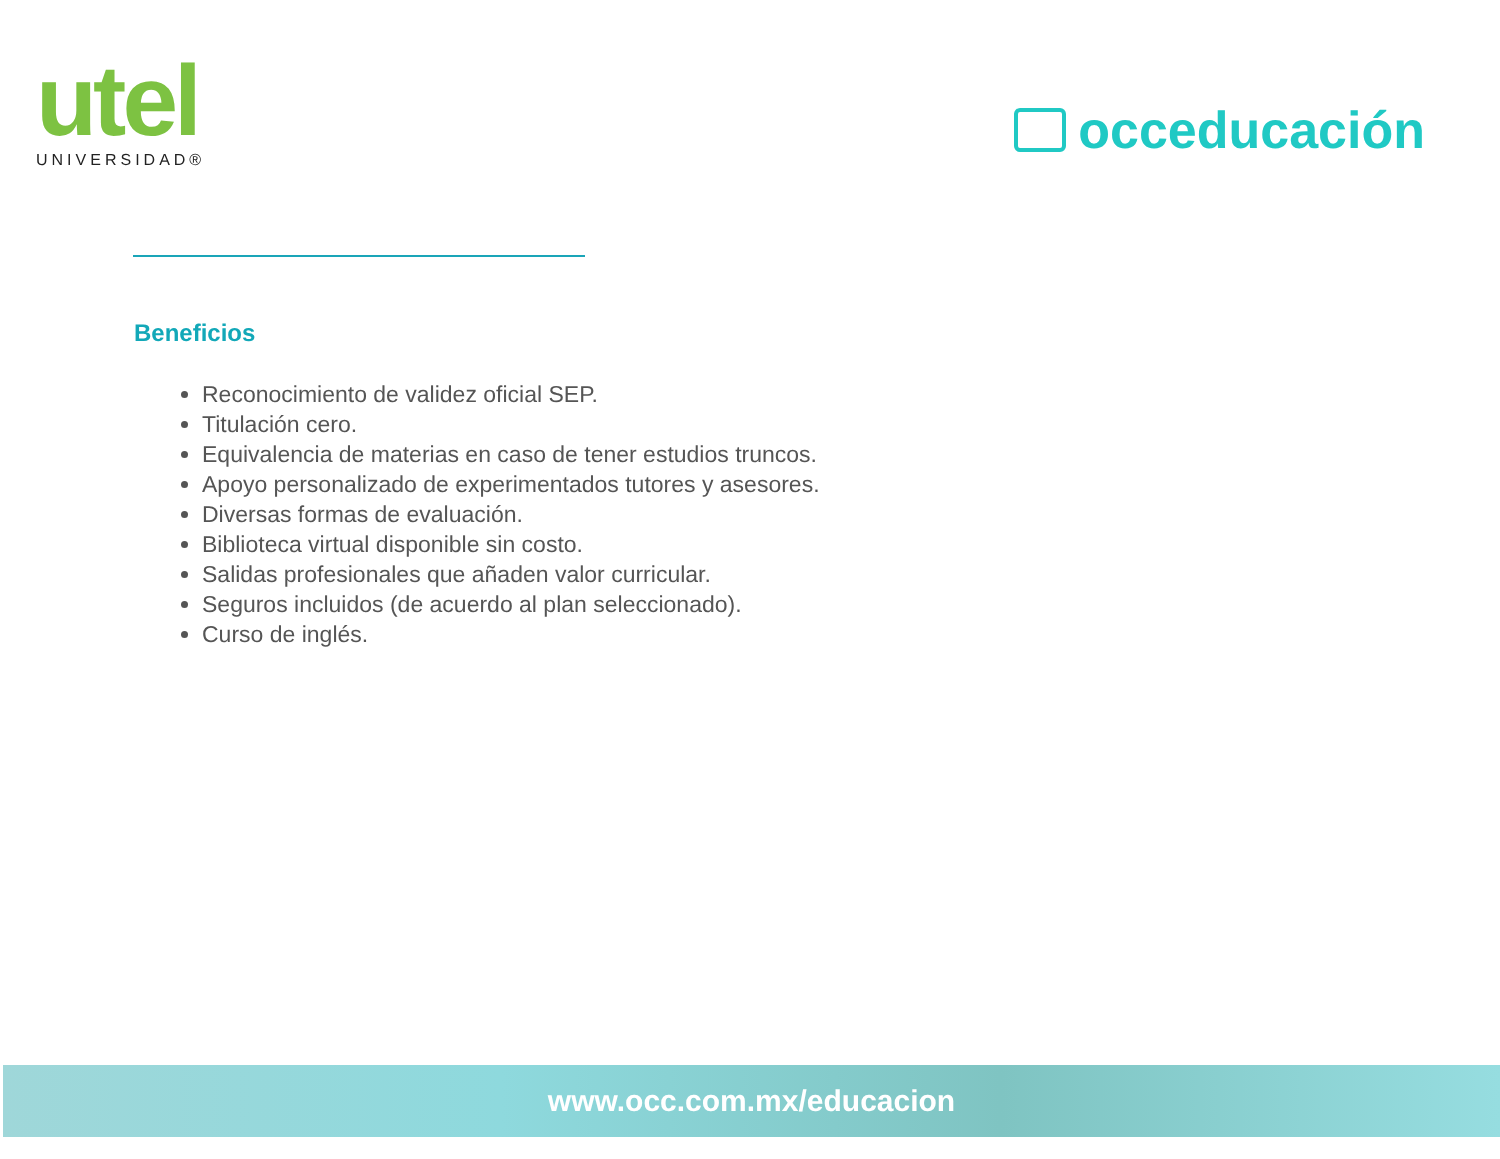utel
UNIVERSIDAD®
occeducación
Beneficios
Reconocimiento de validez oficial SEP.
Titulación cero.
Equivalencia de materias en caso de tener estudios truncos.
Apoyo personalizado de experimentados tutores y asesores.
Diversas formas de evaluación.
Biblioteca virtual disponible sin costo.
Salidas profesionales que añaden valor curricular.
Seguros incluidos (de acuerdo al plan seleccionado).
Curso de inglés.
www.occ.com.mx/educacion